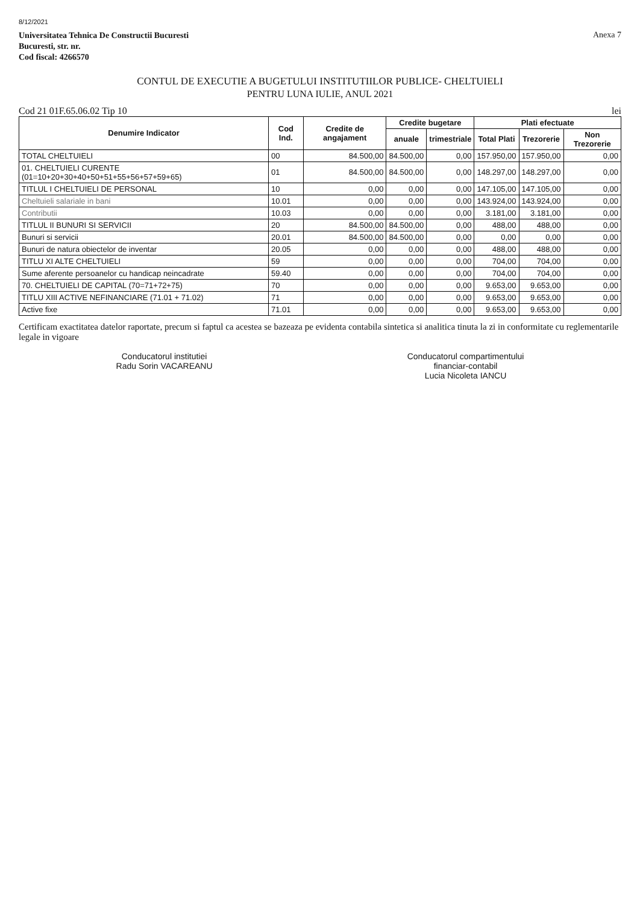8/12/2021
Universitatea Tehnica De Constructii Bucuresti
Bucuresti, str. nr.
Cod fiscal: 4266570
Anexa 7
CONTUL DE EXECUTIE A BUGETULUI INSTITUTIILOR PUBLICE- CHELTUIELI
PENTRU LUNA IULIE, ANUL 2021
Cod 21 01F.65.06.02 Tip 10 lei
| Denumire Indicator | Cod Ind. | Credite de angajament | Credite bugetare | | Plati efectuate | | |
| --- | --- | --- | --- | --- | --- | --- | --- |
| | | | anuale | trimestriale | Total Plati | Trezorerie | Non Trezorerie |
| TOTAL CHELTUIELI | 00 | 84.500,00 | 84.500,00 | 0,00 | 157.950,00 | 157.950,00 | 0,00 |
| 01. CHELTUIELI CURENTE (01=10+20+30+40+50+51+55+56+57+59+65) | 01 | 84.500,00 | 84.500,00 | 0,00 | 148.297,00 | 148.297,00 | 0,00 |
| TITLUL I CHELTUIELI DE PERSONAL | 10 | 0,00 | 0,00 | 0,00 | 147.105,00 | 147.105,00 | 0,00 |
| Cheltuieli salariale in bani | 10.01 | 0,00 | 0,00 | 0,00 | 143.924,00 | 143.924,00 | 0,00 |
| Contributii | 10.03 | 0,00 | 0,00 | 0,00 | 3.181,00 | 3.181,00 | 0,00 |
| TITLUL II BUNURI SI SERVICII | 20 | 84.500,00 | 84.500,00 | 0,00 | 488,00 | 488,00 | 0,00 |
| Bunuri si servicii | 20.01 | 84.500,00 | 84.500,00 | 0,00 | 0,00 | 0,00 | 0,00 |
| Bunuri de natura obiectelor de inventar | 20.05 | 0,00 | 0,00 | 0,00 | 488,00 | 488,00 | 0,00 |
| TITLU XI ALTE CHELTUIELI | 59 | 0,00 | 0,00 | 0,00 | 704,00 | 704,00 | 0,00 |
| Sume aferente persoanelor cu handicap neincadrate | 59.40 | 0,00 | 0,00 | 0,00 | 704,00 | 704,00 | 0,00 |
| 70. CHELTUIELI DE CAPITAL (70=71+72+75) | 70 | 0,00 | 0,00 | 0,00 | 9.653,00 | 9.653,00 | 0,00 |
| TITLU XIII ACTIVE NEFINANCIARE (71.01 + 71.02) | 71 | 0,00 | 0,00 | 0,00 | 9.653,00 | 9.653,00 | 0,00 |
| Active fixe | 71.01 | 0,00 | 0,00 | 0,00 | 9.653,00 | 9.653,00 | 0,00 |
Certificam exactitatea datelor raportate, precum si faptul ca acestea se bazeaza pe evidenta contabila sintetica si analitica tinuta la zi in conformitate cu reglementarile legale in vigoare
Conducatorul institutiei
Radu Sorin VACAREANU
Conducatorul compartimentului
financiar-contabil
Lucia Nicoleta IANCU